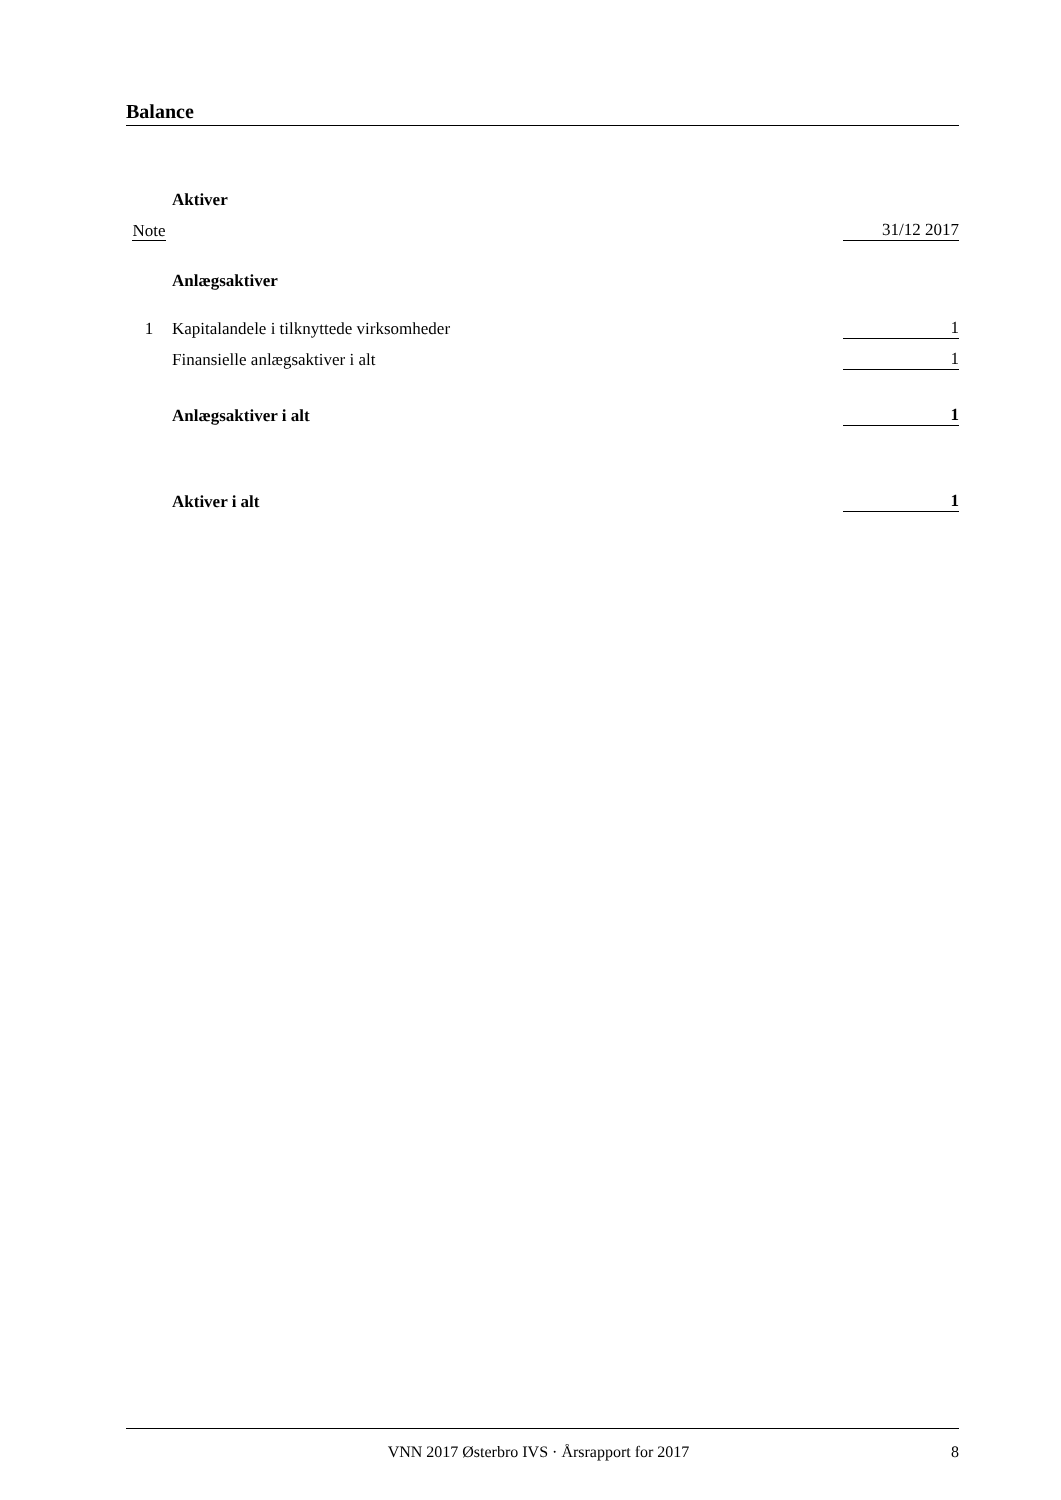Balance
| | Aktiver | |
| Note | | 31/12 2017 |
| | Anlægsaktiver | |
| 1 | Kapitalandele i tilknyttede virksomheder | 1 |
| | Finansielle anlægsaktiver i alt | 1 |
| | Anlægsaktiver i alt | 1 |
| | Aktiver i alt | 1 |
VNN 2017 Østerbro IVS · Årsrapport for 2017 8